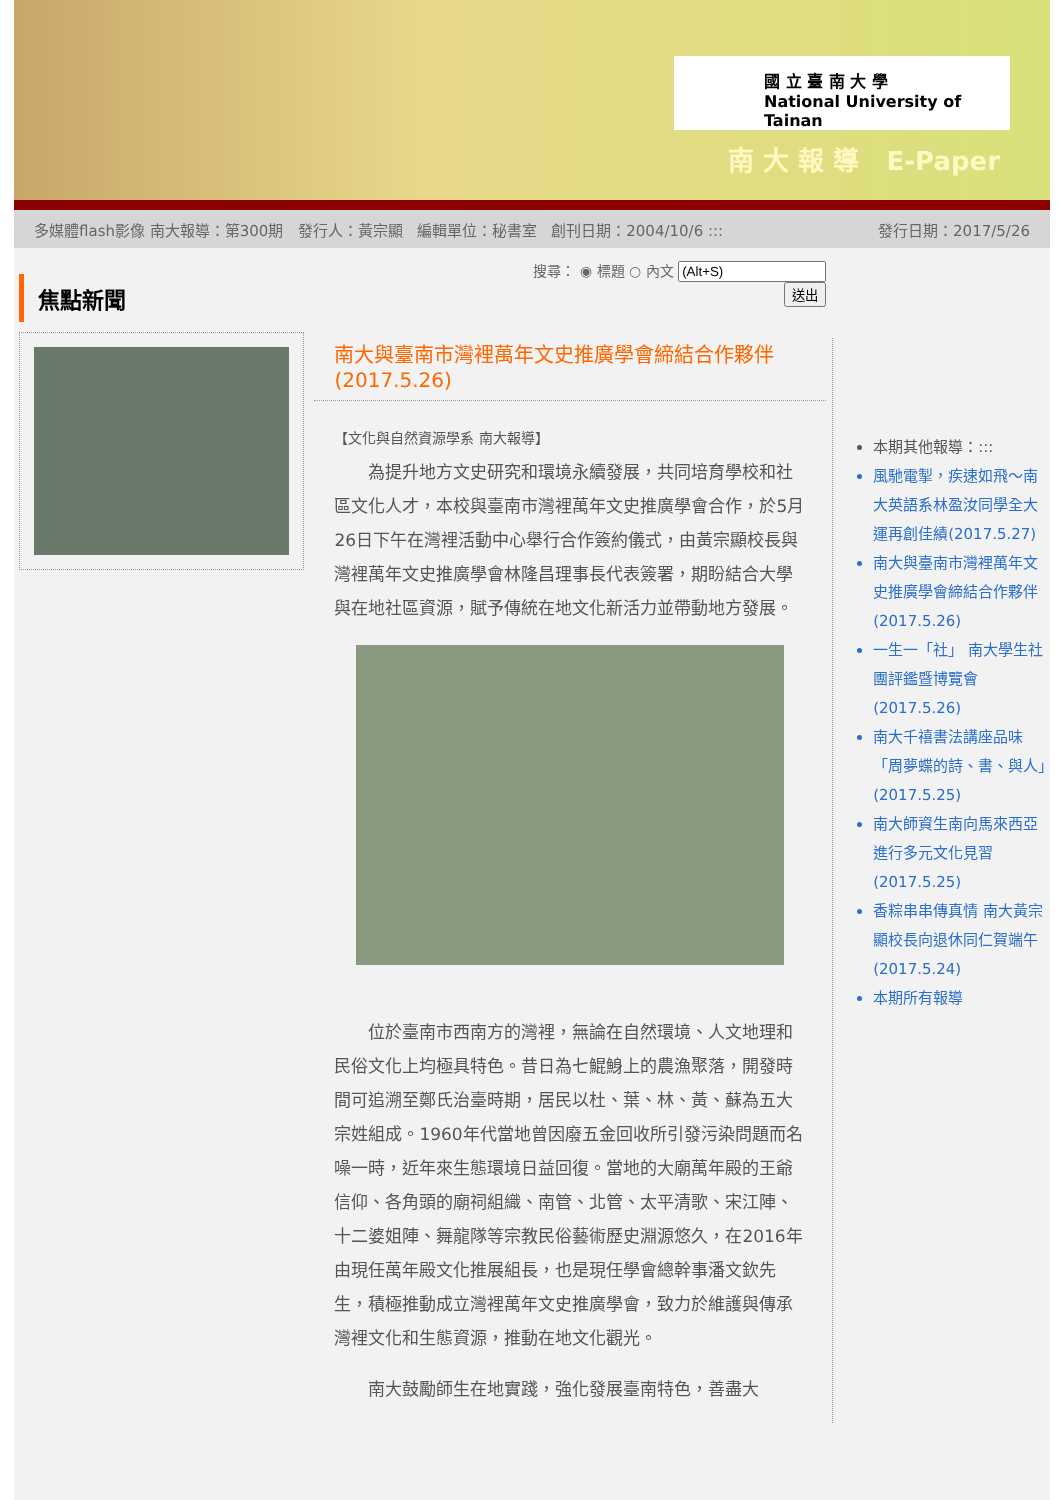國 立 臺 南 大 學
National University of Tainan
南 大 報 導 E-Paper
多媒體flash影像 南大報導：第300期 發行人：黃宗顯 編輯單位：秘書室 創刊日期：2004/10/6 ::: 發行日期：2017/5/26
焦點新聞
搜尋： ◉ 標題 ○ 內文
送出
南大與臺南市灣裡萬年文史推廣學會締結合作夥伴(2017.5.26)
【文化與自然資源學系 南大報導】
　　為提升地方文史研究和環境永續發展，共同培育學校和社區文化人才，本校與臺南市灣裡萬年文史推廣學會合作，於5月26日下午在灣裡活動中心舉行合作簽約儀式，由黃宗顯校長與灣裡萬年文史推廣學會林隆昌理事長代表簽署，期盼結合大學與在地社區資源，賦予傳統在地文化新活力並帶動地方發展。
　　位於臺南市西南方的灣裡，無論在自然環境、人文地理和民俗文化上均極具特色。昔日為七鯤鯓上的農漁聚落，開發時間可追溯至鄭氏治臺時期，居民以杜、葉、林、黃、蘇為五大宗姓組成。1960年代當地曾因廢五金回收所引發污染問題而名噪一時，近年來生態環境日益回復。當地的大廟萬年殿的王爺信仰、各角頭的廟祠組織、南管、北管、太平清歌、宋江陣、十二婆姐陣、舞龍隊等宗教民俗藝術歷史淵源悠久，在2016年由現任萬年殿文化推展組長，也是現任學會總幹事潘文欽先生，積極推動成立灣裡萬年文史推廣學會，致力於維護與傳承灣裡文化和生態資源，推動在地文化觀光。
　　南大鼓勵師生在地實踐，強化發展臺南特色，善盡大
本期其他報導：:::
風馳電掣，疾速如飛～南大英語系林盈汝同學全大運再創佳績(2017.5.27)
南大與臺南市灣裡萬年文史推廣學會締結合作夥伴(2017.5.26)
一生一「社」 南大學生社團評鑑暨博覽會(2017.5.26)
南大千禧書法講座品味「周夢蝶的詩、書、與人」(2017.5.25)
南大師資生南向馬來西亞進行多元文化見習(2017.5.25)
香粽串串傳真情 南大黃宗顯校長向退休同仁賀端午(2017.5.24)
本期所有報導